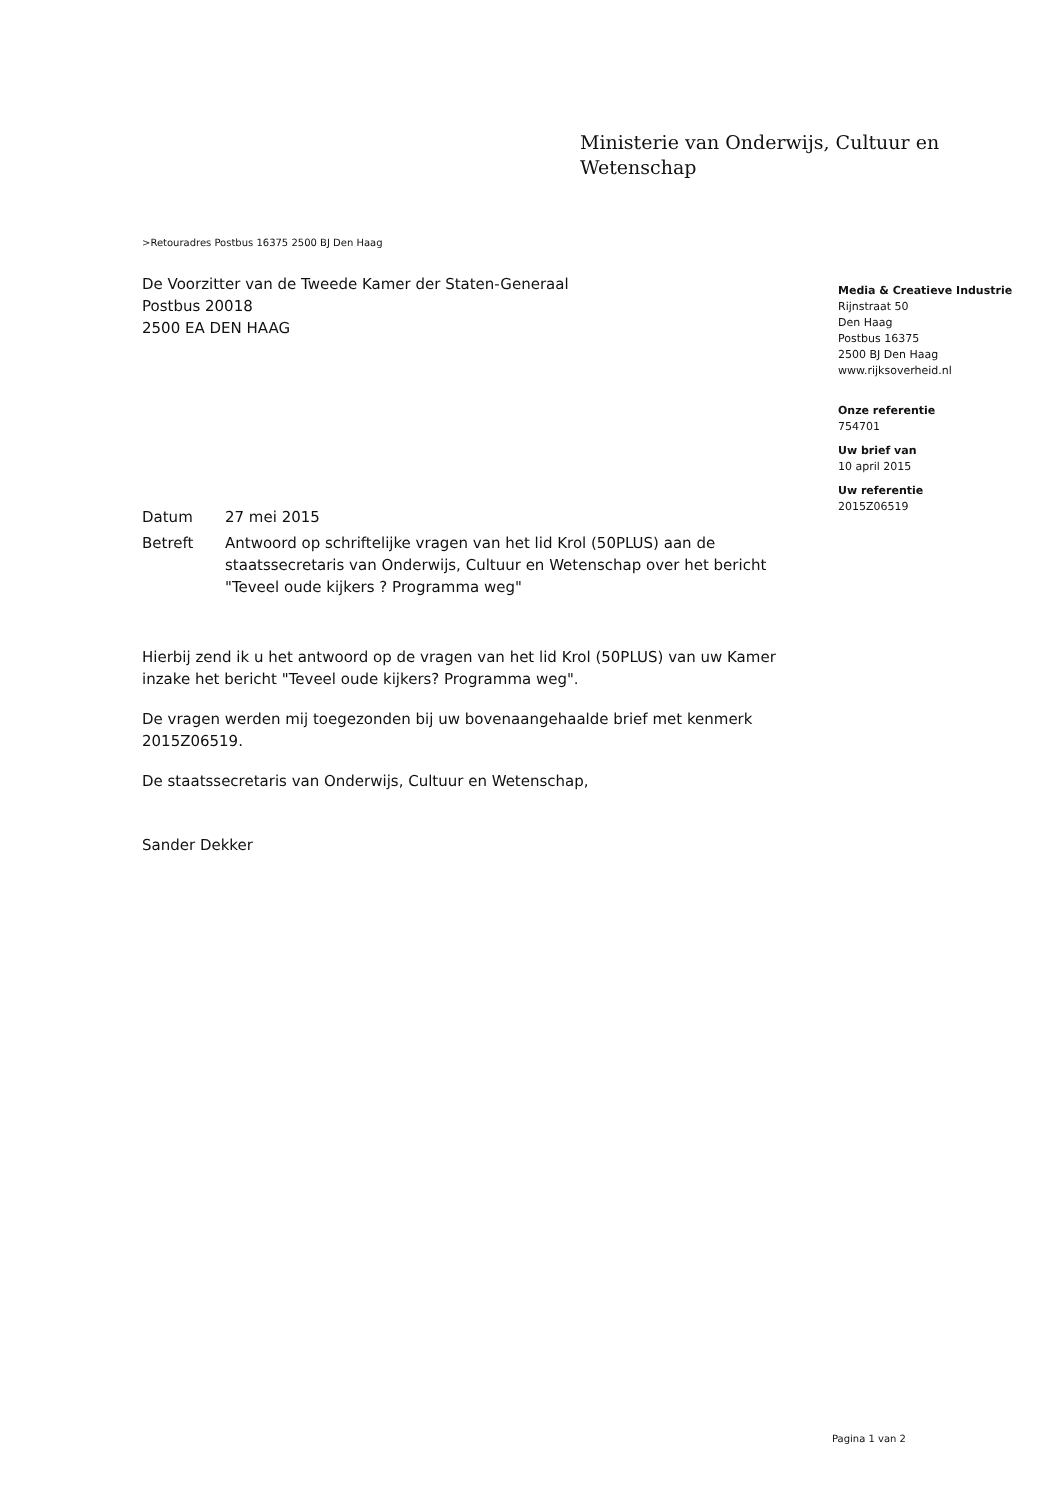Ministerie van Onderwijs, Cultuur en
Wetenschap
>Retouradres Postbus 16375 2500 BJ Den Haag
De Voorzitter van de Tweede Kamer der Staten-Generaal
Postbus 20018
2500 EA DEN HAAG
Media & Creatieve Industrie
Rijnstraat 50
Den Haag
Postbus 16375
2500 BJ Den Haag
www.rijksoverheid.nl
Onze referentie
754701
Uw brief van
10 april 2015
Uw referentie
2015Z06519
Datum 27 mei 2015
Betreft Antwoord op schriftelijke vragen van het lid Krol (50PLUS) aan de staatssecretaris van Onderwijs, Cultuur en Wetenschap over het bericht "Teveel oude kijkers ? Programma weg"
Hierbij zend ik u het antwoord op de vragen van het lid Krol (50PLUS) van uw Kamer inzake het bericht "Teveel oude kijkers? Programma weg".
De vragen werden mij toegezonden bij uw bovenaangehaalde brief met kenmerk 2015Z06519.
De staatssecretaris van Onderwijs, Cultuur en Wetenschap,
Sander Dekker
Pagina 1 van 2